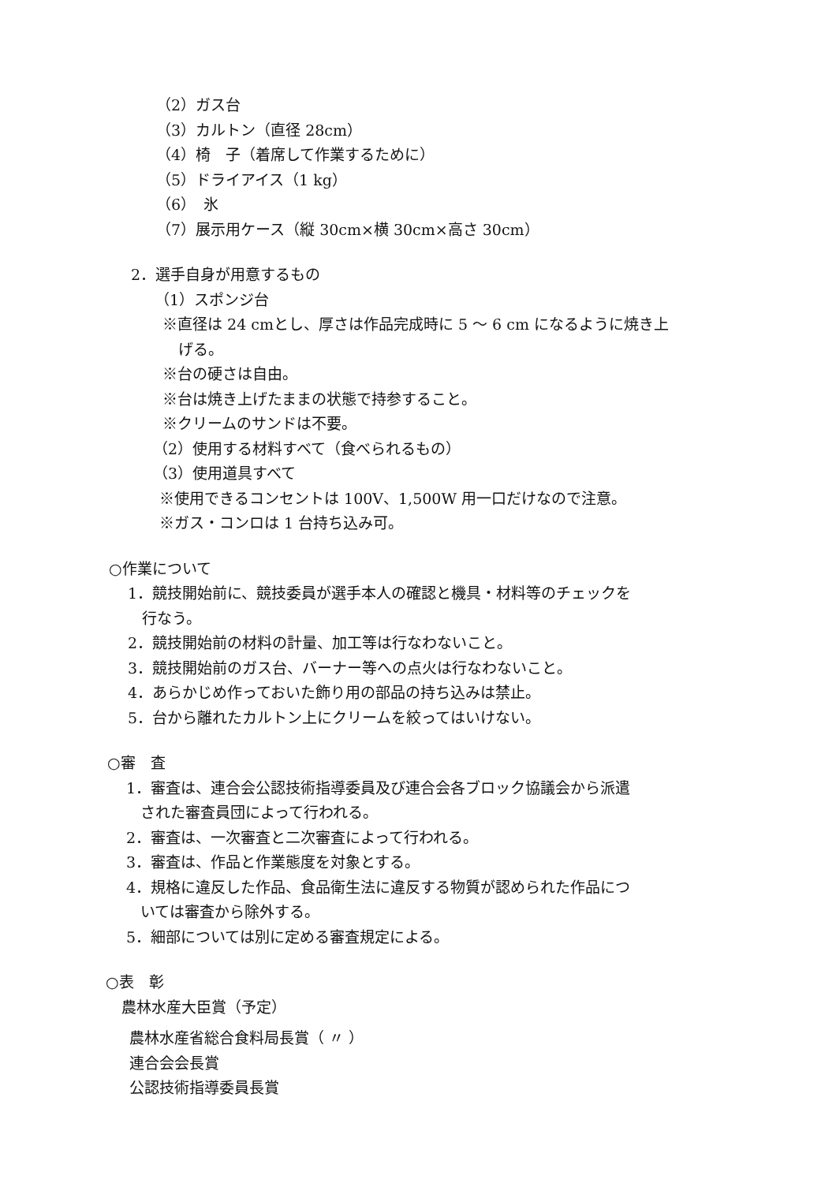（2）ガス台
（3）カルトン（直径 28cm）
（4）椅　子（着席して作業するために）
（5）ドライアイス（1 kg）
（6）　氷
（7）展示用ケース（縦 30cm×横 30cm×高さ 30cm）
2．選手自身が用意するもの
（1）スポンジ台
※直径は 24 cmとし、厚さは作品完成時に 5 ～ 6 cm になるように焼き上
げる。
※台の硬さは自由。
※台は焼き上げたままの状態で持参すること。
※クリームのサンドは不要。
（2）使用する材料すべて（食べられるもの）
（3）使用道具すべて
※使用できるコンセントは 100V、1,500W 用一口だけなので注意。
※ガス・コンロは 1 台持ち込み可。
○作業について
1．競技開始前に、競技委員が選手本人の確認と機具・材料等のチェックを
行なう。
2．競技開始前の材料の計量、加工等は行なわないこと。
3．競技開始前のガス台、バーナー等への点火は行なわないこと。
4．あらかじめ作っておいた飾り用の部品の持ち込みは禁止。
5．台から離れたカルトン上にクリームを絞ってはいけない。
○審　査
1．審査は、連合会公認技術指導委員及び連合会各ブロック協議会から派遣
された審査員団によって行われる。
2．審査は、一次審査と二次審査によって行われる。
3．審査は、作品と作業態度を対象とする。
4．規格に違反した作品、食品衛生法に違反する物質が認められた作品につ
いては審査から除外する。
5．細部については別に定める審査規定による。
○表　彰
農林水産大臣賞（予定）
農林水産省総合食料局長賞（ 〃 ）
連合会会長賞
公認技術指導委員長賞